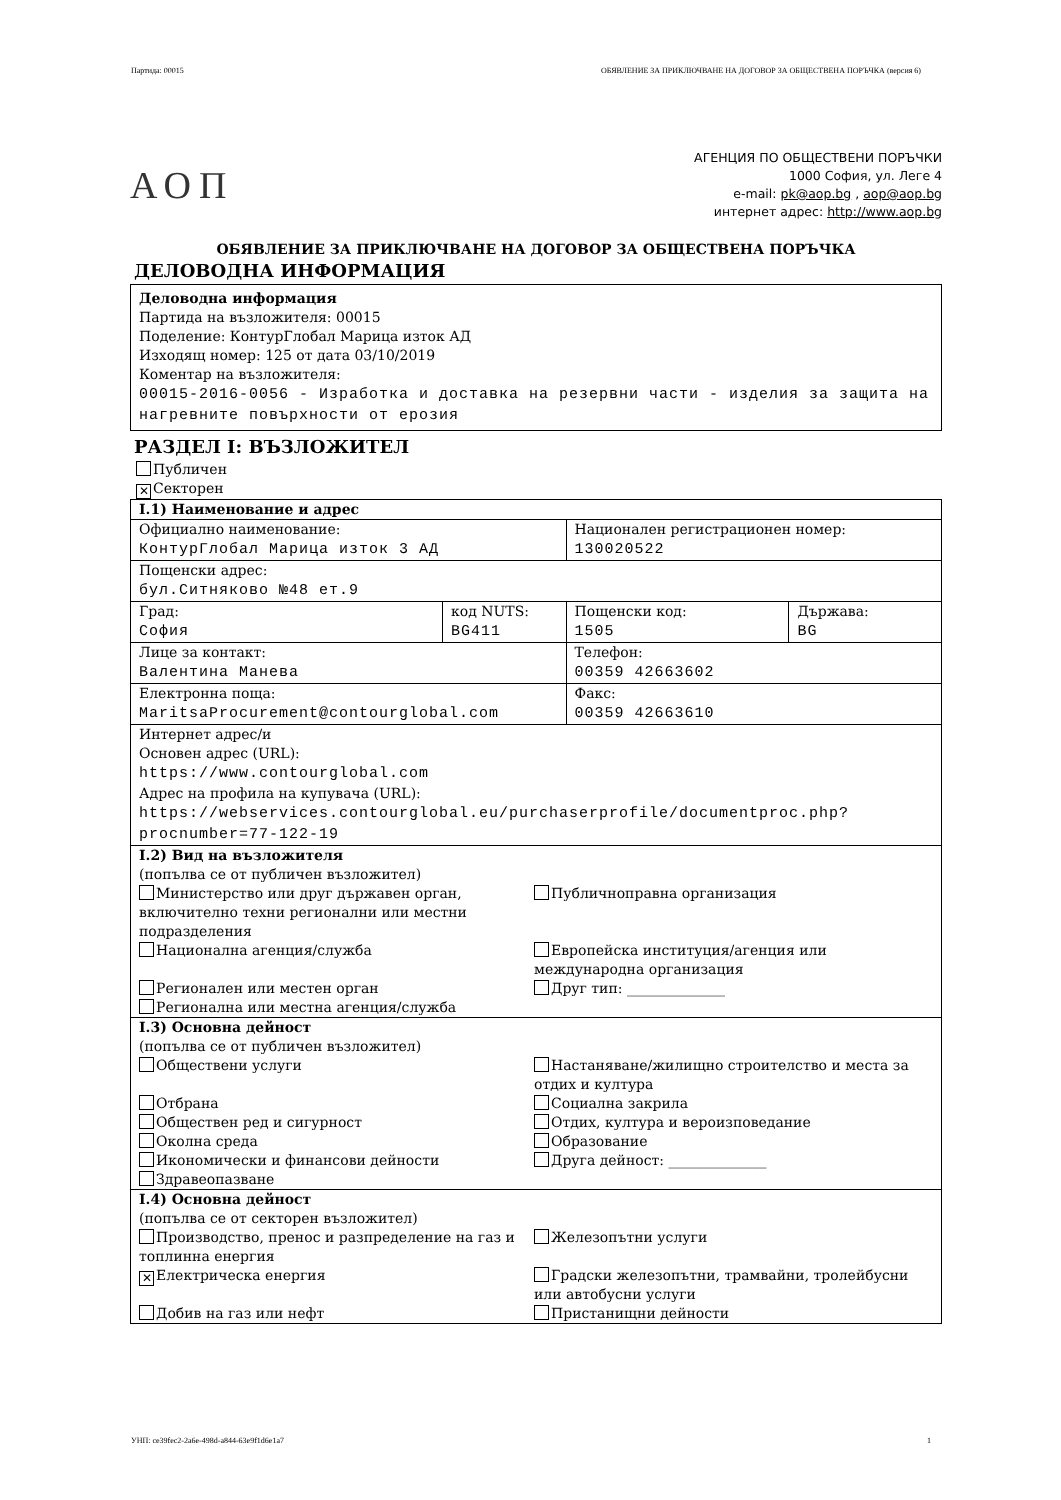Партида: 00015 ОБЯВЛЕНИЕ ЗА ПРИКЛЮЧВАНЕ НА ДОГОВОР ЗА ОБЩЕСТВЕНА ПОРЪЧКА (версия 6)
АОП
АГЕНЦИЯ ПО ОБЩЕСТВЕНИ ПОРЪЧКИ
1000 София, ул. Леге 4
e-mail: pk@aop.bg , aop@aop.bg
интернет адрес: http://www.aop.bg
ОБЯВЛЕНИЕ ЗА ПРИКЛЮЧВАНЕ НА ДОГОВОР ЗА ОБЩЕСТВЕНА ПОРЪЧКА
ДЕЛОВОДНА ИНФОРМАЦИЯ
Деловодна информация
Партида на възложителя: 00015
Поделение: КонтурГлобал Марица изток АД
Изходящ номер: 125 от дата 03/10/2019
Коментар на възложителя:
00015-2016-0056 - Изработка и доставка на резервни части - изделия за защита на нагревните повърхности от ерозия
РАЗДЕЛ I: ВЪЗЛОЖИТЕЛ
Публичен
✕ Секторен
| I.1) Наименование и адрес | | | |
| Официално наименование: КонтурГлобал Марица изток 3 АД | | Национален регистрационен номер: 130020522 | |
| Пощенски адрес: бул.Ситняково №48 ет.9 | | | |
| Град: София | код NUTS: BG411 | Пощенски код: 1505 | Държава: BG |
| Лице за контакт: Валентина Манева | | Телефон: 00359 42663602 | |
| Електронна поща: MaritsaProcurement@contourglobal.com | | Факс: 00359 42663610 | |
| Интернет адрес/и Основен адрес (URL): https://www.contourglobal.com Адрес на профила на купувача (URL): https://webservices.contourglobal.eu/purchaserprofile/documentproc.php?procnumber=77-122-19 | | | |
| I.2) Вид на възложителя (попълва се от публичен възложител) Министерство или друг държавен орган, включително техни регионални или местни подразделения Публичноправна организация Национална агенция/служба Европейска институция/агенция или международна организация Регионален или местен орган Друг тип: ______________ Регионална или местна агенция/служба | | | |
| I.3) Основна дейност (попълва се от публичен възложител) Обществени услуги Настаняване/жилищно строителство и места за отдих и култура Отбрана Социална закрила Обществен ред и сигурност Отдих, култура и вероизповедание Околна среда Образование Икономически и финансови дейности Друга дейност: ______________ Здравеопазване | | | |
| I.4) Основна дейност (попълва се от секторен възложител) Производство, пренос и разпределение на газ и топлинна енергия Железопътни услуги ✕ Електрическа енергия Градски железопътни, трамвайни, тролейбусни или автобусни услуги Добив на газ или нефт Пристанищни дейности | | | |
УНП: ce39fec2-2a6e-498d-a844-63e9f1d6e1a7 1